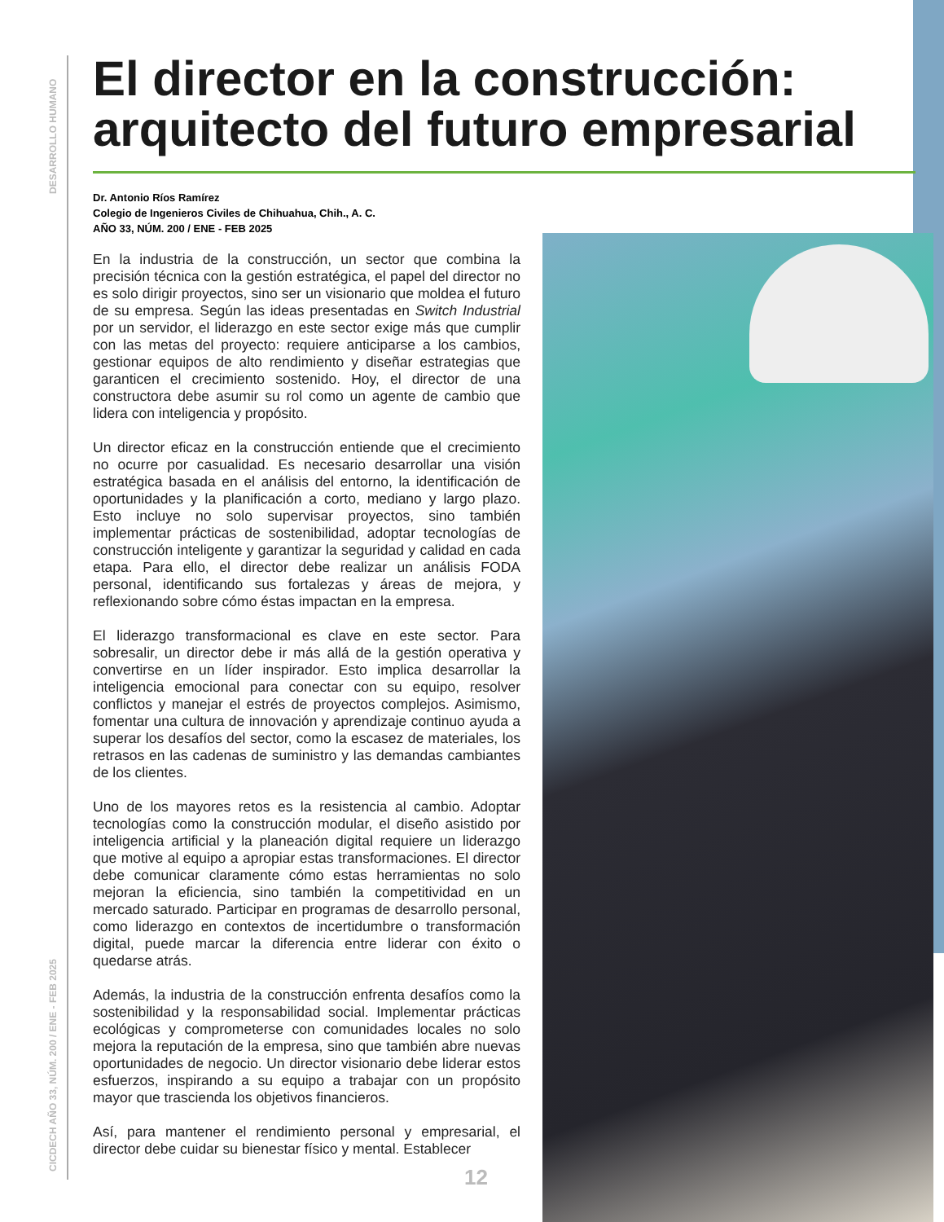DESARROLLO HUMANO
CICDECH AÑO 33, NÚM. 200 / ENE - FEB 2025
El director en la construcción: arquitecto del futuro empresarial
Dr. Antonio Ríos Ramírez
Colegio de Ingenieros Civiles de Chihuahua, Chih., A. C.
AÑO 33, NÚM. 200 / ENE - FEB 2025
En la industria de la construcción, un sector que combina la precisión técnica con la gestión estratégica, el papel del director no es solo dirigir proyectos, sino ser un visionario que moldea el futuro de su empresa. Según las ideas presentadas en Switch Industrial por un servidor, el liderazgo en este sector exige más que cumplir con las metas del proyecto: requiere anticiparse a los cambios, gestionar equipos de alto rendimiento y diseñar estrategias que garanticen el crecimiento sostenido. Hoy, el director de una constructora debe asumir su rol como un agente de cambio que lidera con inteligencia y propósito.
Un director eficaz en la construcción entiende que el crecimiento no ocurre por casualidad. Es necesario desarrollar una visión estratégica basada en el análisis del entorno, la identificación de oportunidades y la planificación a corto, mediano y largo plazo. Esto incluye no solo supervisar proyectos, sino también implementar prácticas de sostenibilidad, adoptar tecnologías de construcción inteligente y garantizar la seguridad y calidad en cada etapa. Para ello, el director debe realizar un análisis FODA personal, identificando sus fortalezas y áreas de mejora, y reflexionando sobre cómo éstas impactan en la empresa.
El liderazgo transformacional es clave en este sector. Para sobresalir, un director debe ir más allá de la gestión operativa y convertirse en un líder inspirador. Esto implica desarrollar la inteligencia emocional para conectar con su equipo, resolver conflictos y manejar el estrés de proyectos complejos. Asimismo, fomentar una cultura de innovación y aprendizaje continuo ayuda a superar los desafíos del sector, como la escasez de materiales, los retrasos en las cadenas de suministro y las demandas cambiantes de los clientes.
Uno de los mayores retos es la resistencia al cambio. Adoptar tecnologías como la construcción modular, el diseño asistido por inteligencia artificial y la planeación digital requiere un liderazgo que motive al equipo a apropiar estas transformaciones. El director debe comunicar claramente cómo estas herramientas no solo mejoran la eficiencia, sino también la competitividad en un mercado saturado. Participar en programas de desarrollo personal, como liderazgo en contextos de incertidumbre o transformación digital, puede marcar la diferencia entre liderar con éxito o quedarse atrás.
Además, la industria de la construcción enfrenta desafíos como la sostenibilidad y la responsabilidad social. Implementar prácticas ecológicas y comprometerse con comunidades locales no solo mejora la reputación de la empresa, sino que también abre nuevas oportunidades de negocio. Un director visionario debe liderar estos esfuerzos, inspirando a su equipo a trabajar con un propósito mayor que trascienda los objetivos financieros.
Así, para mantener el rendimiento personal y empresarial, el director debe cuidar su bienestar físico y mental. Establecer
12